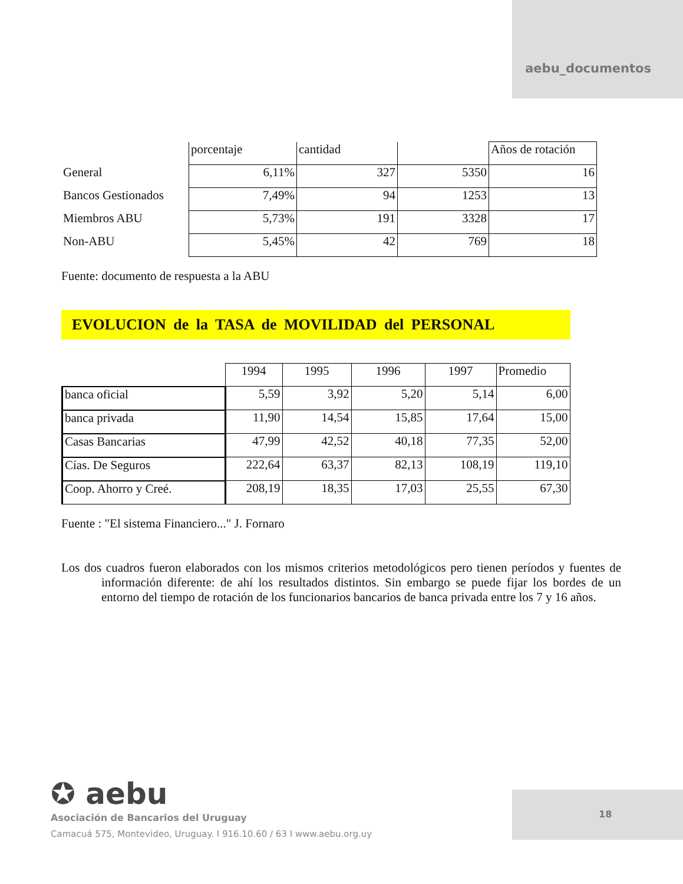aebu_documentos
| | porcentaje | cantidad | | Años de rotación |
| General | 6,11% | 327 | 5350 | 16 |
| Bancos Gestionados | 7,49% | 94 | 1253 | 13 |
| Miembros ABU | 5,73% | 191 | 3328 | 17 |
| Non-ABU | 5,45% | 42 | 769 | 18 |
Fuente: documento de respuesta a la ABU
EVOLUCION de la TASA de MOVILIDAD del PERSONAL
| | 1994 | 1995 | 1996 | 1997 | Promedio |
| banca oficial | 5,59 | 3,92 | 5,20 | 5,14 | 6,00 |
| banca privada | 11,90 | 14,54 | 15,85 | 17,64 | 15,00 |
| Casas Bancarias | 47,99 | 42,52 | 40,18 | 77,35 | 52,00 |
| Cías. De Seguros | 222,64 | 63,37 | 82,13 | 108,19 | 119,10 |
| Coop. Ahorro y Creé. | 208,19 | 18,35 | 17,03 | 25,55 | 67,30 |
Fuente : "El sistema Financiero..." J. Fornaro
Los dos cuadros fueron elaborados con los mismos criterios metodológicos pero tienen períodos y fuentes de información diferente: de ahí los resultados distintos. Sin embargo se puede fijar los bordes de un entorno del tiempo de rotación de los funcionarios bancarios de banca privada entre los 7 y 16 años.
✪ aebu
Asociación de Bancarios del Uruguay
Camacuá 575, Montevideo, Uruguay. I 916.10.60 / 63 I www.aebu.org.uy
18